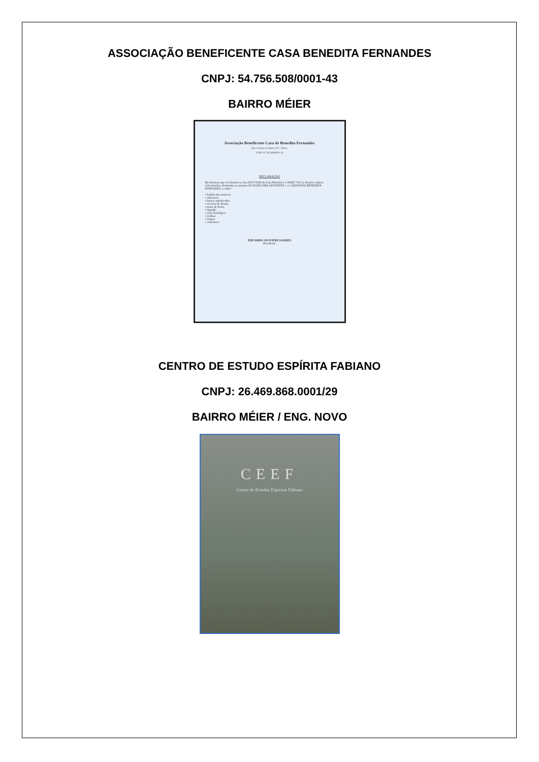ASSOCIAÇÃO BENEFICENTE CASA BENEDITA FERNANDES
CNPJ: 54.756.508/0001-43
BAIRRO MÉIER
Associação Beneficente Casa de Benedita Fernandes
Rua Coração de Maria 242 – Meier
CNPJ 54.756.508/0001-43
DECLARAÇÃO
Declaramos que recebemos no dia 20/07/2024 da Loja Maçônica CAYRÚ 762 as doações abaixo relacionadas, destinadas ao projeto ACOLHA UMA GESTANTE e a CARAVANA BENEDITA FERNADES, a saber:
• fraldas descartáveis
• sabonetes
• lenços umedecidos
• escovas de dentes
• pasta de dente,
• algodão
• soro fisiológico
• toalhas
• roupas
• cobertores
EDUARDO OLIVIERI SOARES
Presidente
CENTRO DE ESTUDO ESPÍRITA FABIANO
CNPJ: 26.469.868.0001/29
BAIRRO MÉIER / ENG. NOVO
CEEF
Centro de Estudos Espíritas Fabiano